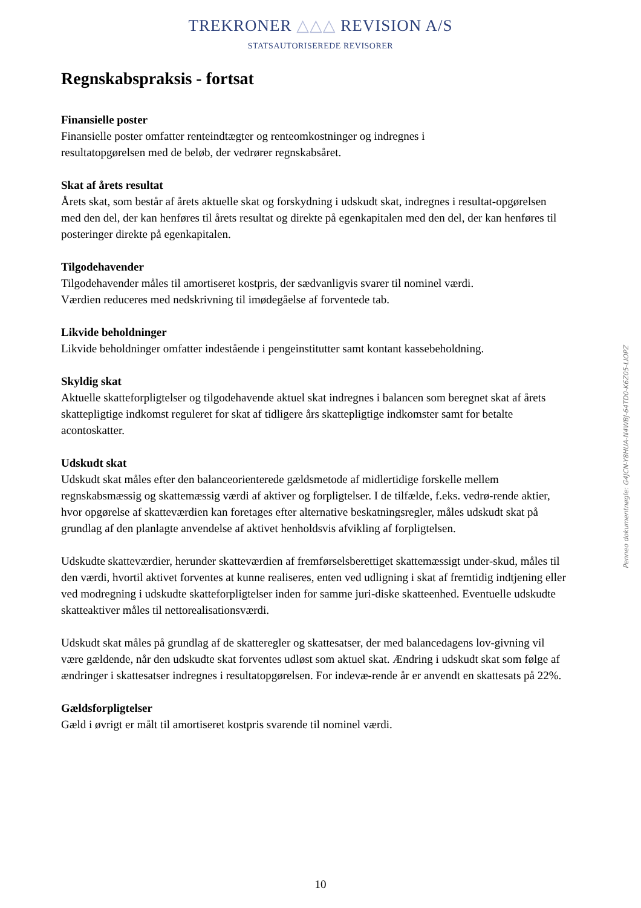TREKRONER △△△ REVISION A/S
STATSAUTORISEREDE REVISORER
Regnskabspraksis - fortsat
Finansielle poster
Finansielle poster omfatter renteindtægter og renteomkostninger og indregnes i
resultatopgørelsen med de beløb, der vedrører regnskabsåret.
Skat af årets resultat
Årets skat, som består af årets aktuelle skat og forskydning i udskudt skat, indregnes i resultat-opgørelsen med den del, der kan henføres til årets resultat og direkte på egenkapitalen med den del, der kan henføres til posteringer direkte på egenkapitalen.
Tilgodehavender
Tilgodehavender måles til amortiseret kostpris, der sædvanligvis svarer til nominel værdi.
Værdien reduceres med nedskrivning til imødegåelse af forventede tab.
Likvide beholdninger
Likvide beholdninger omfatter indestående i pengeinstitutter samt kontant kassebeholdning.
Skyldig skat
Aktuelle skatteforpligtelser og tilgodehavende aktuel skat indregnes i balancen som beregnet skat af årets skattepligtige indkomst reguleret for skat af tidligere års skattepligtige indkomster samt for betalte acontoskatter.
Udskudt skat
Udskudt skat måles efter den balanceorienterede gældsmetode af midlertidige forskelle mellem regnskabsmæssig og skattemæssig værdi af aktiver og forpligtelser. I de tilfælde, f.eks. vedrø-rende aktier, hvor opgørelse af skatteværdien kan foretages efter alternative beskatningsregler, måles udskudt skat på grundlag af den planlagte anvendelse af aktivet henholdsvis afvikling af forpligtelsen.
Udskudte skatteværdier, herunder skatteværdien af fremførselsberettiget skattemæssigt under-skud, måles til den værdi, hvortil aktivet forventes at kunne realiseres, enten ved udligning i skat af fremtidig indtjening eller ved modregning i udskudte skatteforpligtelser inden for samme juri-diske skatteenhed. Eventuelle udskudte skatteaktiver måles til nettorealisationsværdi.
Udskudt skat måles på grundlag af de skatteregler og skattesatser, der med balancedagens lov-givning vil være gældende, når den udskudte skat forventes udløst som aktuel skat. Ændring i udskudt skat som følge af ændringer i skattesatser indregnes i resultatopgørelsen. For indevæ-rende år er anvendt en skattesats på 22%.
Gældsforpligtelser
Gæld i øvrigt er målt til amortiseret kostpris svarende til nominel værdi.
Penneo dokumentnøgle: G4JCN-Y8HUA-N4WBJ-64TD0-K6Z05-LIOPZ
10